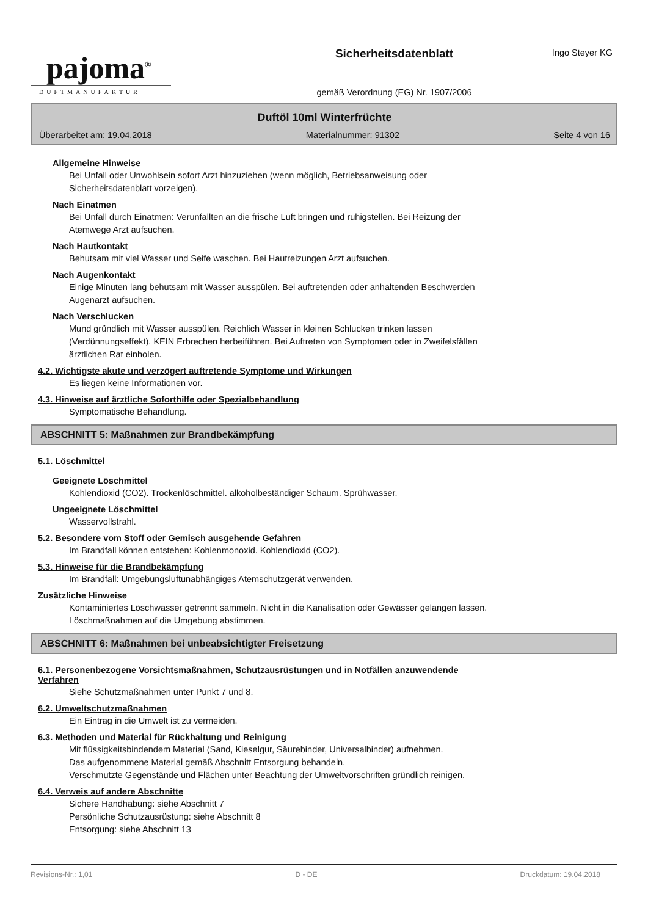pajoma<sup>®</sup>
DUFTMANUFAKTUR
Sicherheitsdatenblatt
gemäß Verordnung (EG) Nr. 1907/2006
Ingo Steyer KG
Duftöl 10ml Winterfrüchte
Überarbeitet am: 19.04.2018 Materialnummer: 91302 Seite 4 von 16
Allgemeine Hinweise
Bei Unfall oder Unwohlsein sofort Arzt hinzuziehen (wenn möglich, Betriebsanweisung oder
Sicherheitsdatenblatt vorzeigen).
Nach Einatmen
Bei Unfall durch Einatmen: Verunfallten an die frische Luft bringen und ruhigstellen. Bei Reizung der
Atemwege Arzt aufsuchen.
Nach Hautkontakt
Behutsam mit viel Wasser und Seife waschen. Bei Hautreizungen Arzt aufsuchen.
Nach Augenkontakt
Einige Minuten lang behutsam mit Wasser ausspülen. Bei auftretenden oder anhaltenden Beschwerden
Augenarzt aufsuchen.
Nach Verschlucken
Mund gründlich mit Wasser ausspülen. Reichlich Wasser in kleinen Schlucken trinken lassen
(Verdünnungseffekt). KEIN Erbrechen herbeiführen. Bei Auftreten von Symptomen oder in Zweifelsfällen
ärztlichen Rat einholen.
4.2. Wichtigste akute und verzögert auftretende Symptome und Wirkungen
Es liegen keine Informationen vor.
4.3. Hinweise auf ärztliche Soforthilfe oder Spezialbehandlung
Symptomatische Behandlung.
ABSCHNITT 5: Maßnahmen zur Brandbekämpfung
5.1. Löschmittel
Geeignete Löschmittel
Kohlendioxid (CO2). Trockenlöschmittel. alkoholbeständiger Schaum. Sprühwasser.
Ungeeignete Löschmittel
Wasservollstrahl.
5.2. Besondere vom Stoff oder Gemisch ausgehende Gefahren
Im Brandfall können entstehen: Kohlenmonoxid. Kohlendioxid (CO2).
5.3. Hinweise für die Brandbekämpfung
Im Brandfall: Umgebungsluftunabhängiges Atemschutzgerät verwenden.
Zusätzliche Hinweise
Kontaminiertes Löschwasser getrennt sammeln. Nicht in die Kanalisation oder Gewässer gelangen lassen.
Löschmaßnahmen auf die Umgebung abstimmen.
ABSCHNITT 6: Maßnahmen bei unbeabsichtigter Freisetzung
6.1. Personenbezogene Vorsichtsmaßnahmen, Schutzausrüstungen und in Notfällen anzuwendende
Verfahren
Siehe Schutzmaßnahmen unter Punkt 7 und 8.
6.2. Umweltschutzmaßnahmen
Ein Eintrag in die Umwelt ist zu vermeiden.
6.3. Methoden und Material für Rückhaltung und Reinigung
Mit flüssigkeitsbindendem Material (Sand, Kieselgur, Säurebinder, Universalbinder) aufnehmen.
Das aufgenommene Material gemäß Abschnitt Entsorgung behandeln.
Verschmutzte Gegenstände und Flächen unter Beachtung der Umweltvorschriften gründlich reinigen.
6.4. Verweis auf andere Abschnitte
Sichere Handhabung: siehe Abschnitt 7
Persönliche Schutzausrüstung: siehe Abschnitt 8
Entsorgung: siehe Abschnitt 13
Revisions-Nr.: 1,01 D - DE Druckdatum: 19.04.2018